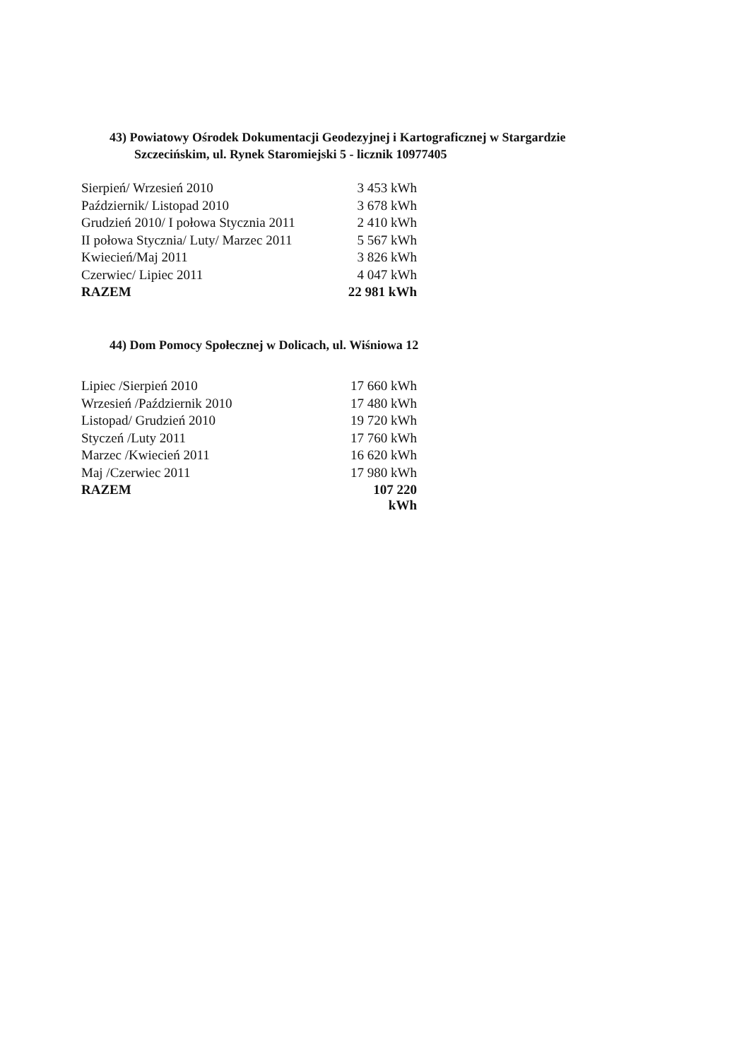43) Powiatowy Ośrodek Dokumentacji Geodezyjnej i Kartograficznej w Stargardzie
Szczecińskim, ul. Rynek Staromiejski 5 - licznik 10977405
| Sierpień/ Wrzesień 2010 | 3 453 kWh |
| Październik/ Listopad 2010 | 3 678 kWh |
| Grudzień 2010/ I połowa Stycznia 2011 | 2 410 kWh |
| II połowa Stycznia/ Luty/ Marzec 2011 | 5 567 kWh |
| Kwiecień/Maj 2011 | 3 826 kWh |
| Czerwiec/ Lipiec 2011 | 4 047 kWh |
| RAZEM | 22 981 kWh |
44) Dom Pomocy Społecznej w Dolicach, ul. Wiśniowa 12
| Lipiec /Sierpień 2010 | 17 660 kWh |
| Wrzesień /Październik 2010 | 17 480 kWh |
| Listopad/ Grudzień 2010 | 19 720 kWh |
| Styczeń /Luty 2011 | 17 760 kWh |
| Marzec /Kwiecień 2011 | 16 620 kWh |
| Maj /Czerwiec 2011 | 17 980 kWh |
| RAZEM | 107 220 kWh |